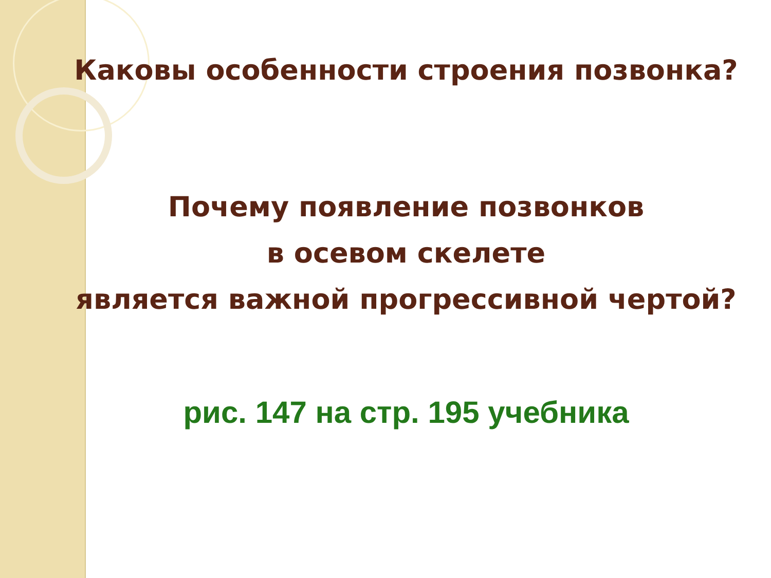Каковы особенности строения позвонка?
Почему появление позвонков
в осевом скелете
является важной прогрессивной чертой?
рис. 147 на стр. 195 учебника